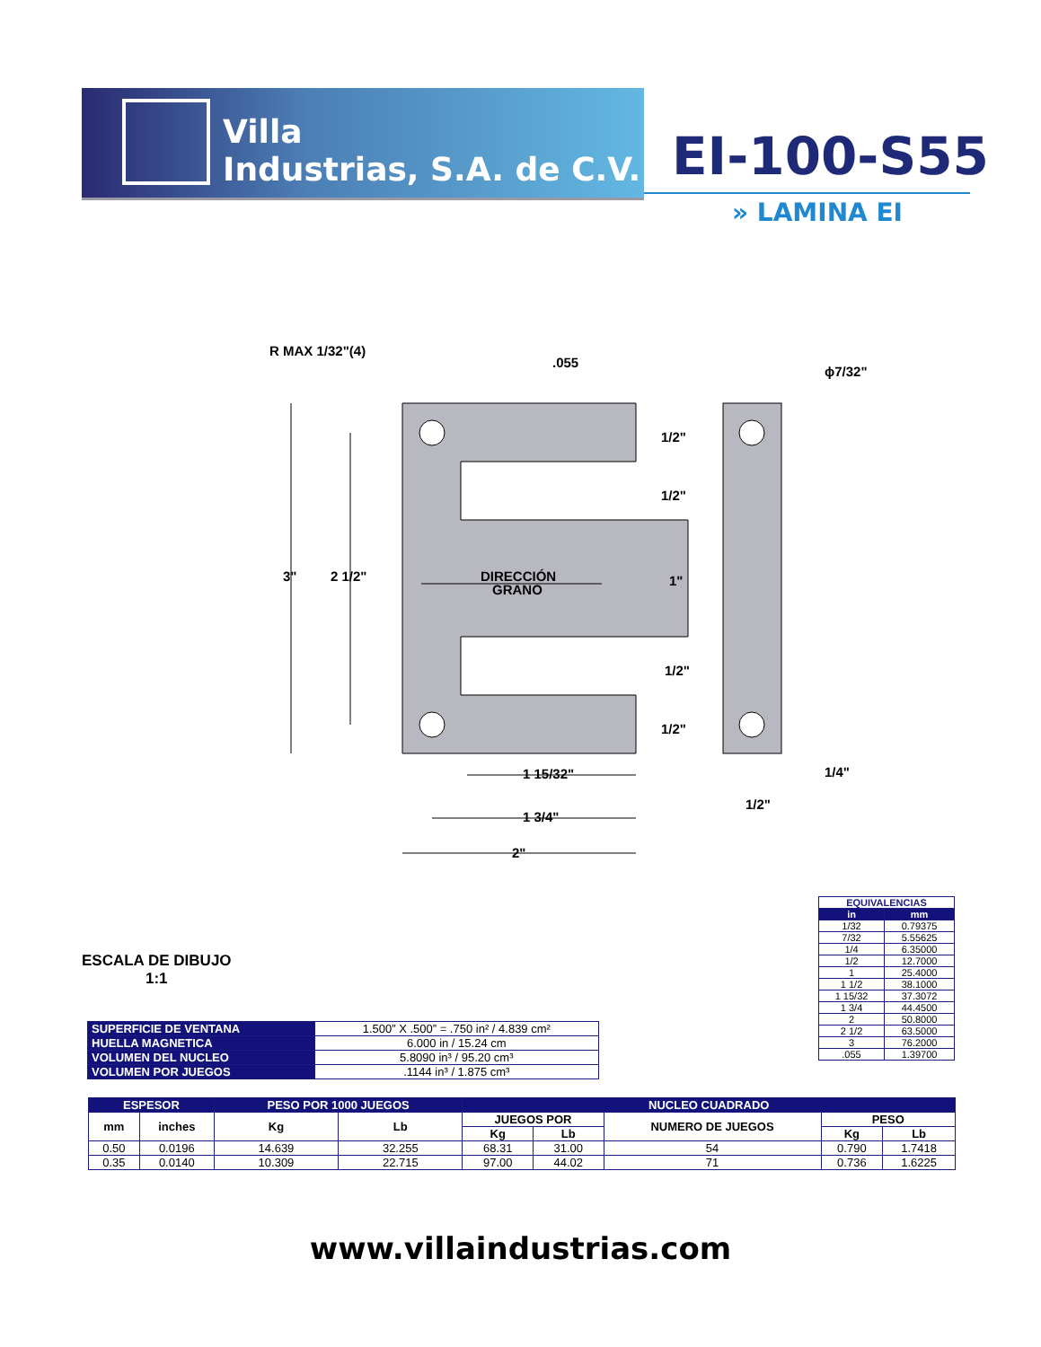Villa
Industrias, S.A. de C.V.
EI-100-S55
» LAMINA EI
R MAX 1/32"(4)
.055
ϕ7/32"
3"
2 1/2"
DIRECCIÓN
GRANO
1/2"
1/2"
1"
1/2"
1/2"
1 15/32"
1 3/4"
2"
1/4"
1/2"
ESCALA DE DIBUJO
1:1
| EQUIVALENCIAS | |
| in | mm |
| 1/32 | 0.79375 |
| 7/32 | 5.55625 |
| 1/4 | 6.35000 |
| 1/2 | 12.7000 |
| 1 | 25.4000 |
| 1 1/2 | 38.1000 |
| 1 15/32 | 37.3072 |
| 1 3/4 | 44.4500 |
| 2 | 50.8000 |
| 2 1/2 | 63.5000 |
| 3 | 76.2000 |
| .055 | 1.39700 |
| SUPERFICIE DE VENTANA | 1.500” X .500” = .750 in² / 4.839 cm² |
| HUELLA MAGNETICA | 6.000 in / 15.24 cm |
| VOLUMEN DEL NUCLEO | 5.8090 in³ / 95.20 cm³ |
| VOLUMEN POR JUEGOS | .1144 in³ / 1.875 cm³ |
| ESPESOR | | PESO POR 1000 JUEGOS | | NUCLEO CUADRADO | | | | |
| --- | --- | --- | --- | --- | --- | --- | --- | --- |
| mm | inches | Kg | Lb | JUEGOS POR | | NUMERO DE JUEGOS | PESO | |
| | | | | Kg | Lb | | Kg | Lb |
| 0.50 | 0.0196 | 14.639 | 32.255 | 68.31 | 31.00 | 54 | 0.790 | 1.7418 |
| 0.35 | 0.0140 | 10.309 | 22.715 | 97.00 | 44.02 | 71 | 0.736 | 1.6225 |
www.villaindustrias.com